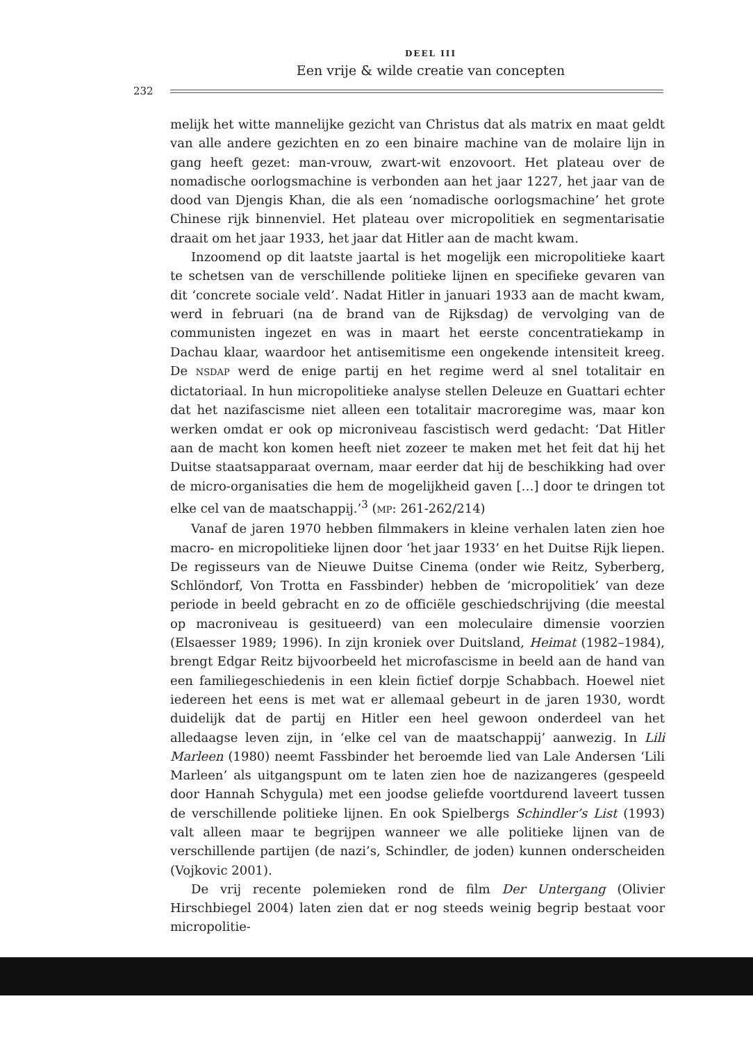DEEL III
Een vrije & wilde creatie van concepten
232
melijk het witte mannelijke gezicht van Christus dat als matrix en maat geldt van alle andere gezichten en zo een binaire machine van de molaire lijn in gang heeft gezet: man-vrouw, zwart-wit enzovoort. Het plateau over de nomadische oorlogsmachine is verbonden aan het jaar 1227, het jaar van de dood van Djengis Khan, die als een ‘nomadische oorlogsmachine’ het grote Chinese rijk binnenviel. Het plateau over micropolitiek en segmentarisatie draait om het jaar 1933, het jaar dat Hitler aan de macht kwam.
Inzoomend op dit laatste jaartal is het mogelijk een micropolitieke kaart te schetsen van de verschillende politieke lijnen en specifieke gevaren van dit ‘concrete sociale veld’. Nadat Hitler in januari 1933 aan de macht kwam, werd in februari (na de brand van de Rijksdag) de vervolging van de communisten ingezet en was in maart het eerste concentratiekamp in Dachau klaar, waardoor het antisemitisme een ongekende intensiteit kreeg. De NSDAP werd de enige partij en het regime werd al snel totalitair en dictatoriaal. In hun micropolitieke analyse stellen Deleuze en Guattari echter dat het nazifascisme niet alleen een totalitair macroregime was, maar kon werken omdat er ook op microniveau fascistisch werd gedacht: ‘Dat Hitler aan de macht kon komen heeft niet zozeer te maken met het feit dat hij het Duitse staatsapparaat overnam, maar eerder dat hij de beschikking had over de micro-organisaties die hem de mogelijkheid gaven […] door te dringen tot elke cel van de maatschappij.’<sup>3</sup> (MP: 261-262/214)
Vanaf de jaren 1970 hebben filmmakers in kleine verhalen laten zien hoe macro- en micropolitieke lijnen door ‘het jaar 1933’ en het Duitse Rijk liepen. De regisseurs van de Nieuwe Duitse Cinema (onder wie Reitz, Syberberg, Schlöndorf, Von Trotta en Fassbinder) hebben de ‘micropolitiek’ van deze periode in beeld gebracht en zo de officiële geschiedschrijving (die meestal op macroniveau is gesitueerd) van een moleculaire dimensie voorzien (Elsaesser 1989; 1996). In zijn kroniek over Duitsland, Heimat (1982–1984), brengt Edgar Reitz bijvoorbeeld het microfascisme in beeld aan de hand van een familiegeschiedenis in een klein fictief dorpje Schabbach. Hoewel niet iedereen het eens is met wat er allemaal gebeurt in de jaren 1930, wordt duidelijk dat de partij en Hitler een heel gewoon onderdeel van het alledaagse leven zijn, in ‘elke cel van de maatschappij’ aanwezig. In Lili Marleen (1980) neemt Fassbinder het beroemde lied van Lale Andersen ‘Lili Marleen’ als uitgangspunt om te laten zien hoe de nazizangeres (gespeeld door Hannah Schygula) met een joodse geliefde voortdurend laveert tussen de verschillende politieke lijnen. En ook Spielbergs Schindler’s List (1993) valt alleen maar te begrijpen wanneer we alle politieke lijnen van de verschillende partijen (de nazi’s, Schindler, de joden) kunnen onderscheiden (Vojkovic 2001).
De vrij recente polemieken rond de film Der Untergang (Olivier Hirschbiegel 2004) laten zien dat er nog steeds weinig begrip bestaat voor micropolitie-